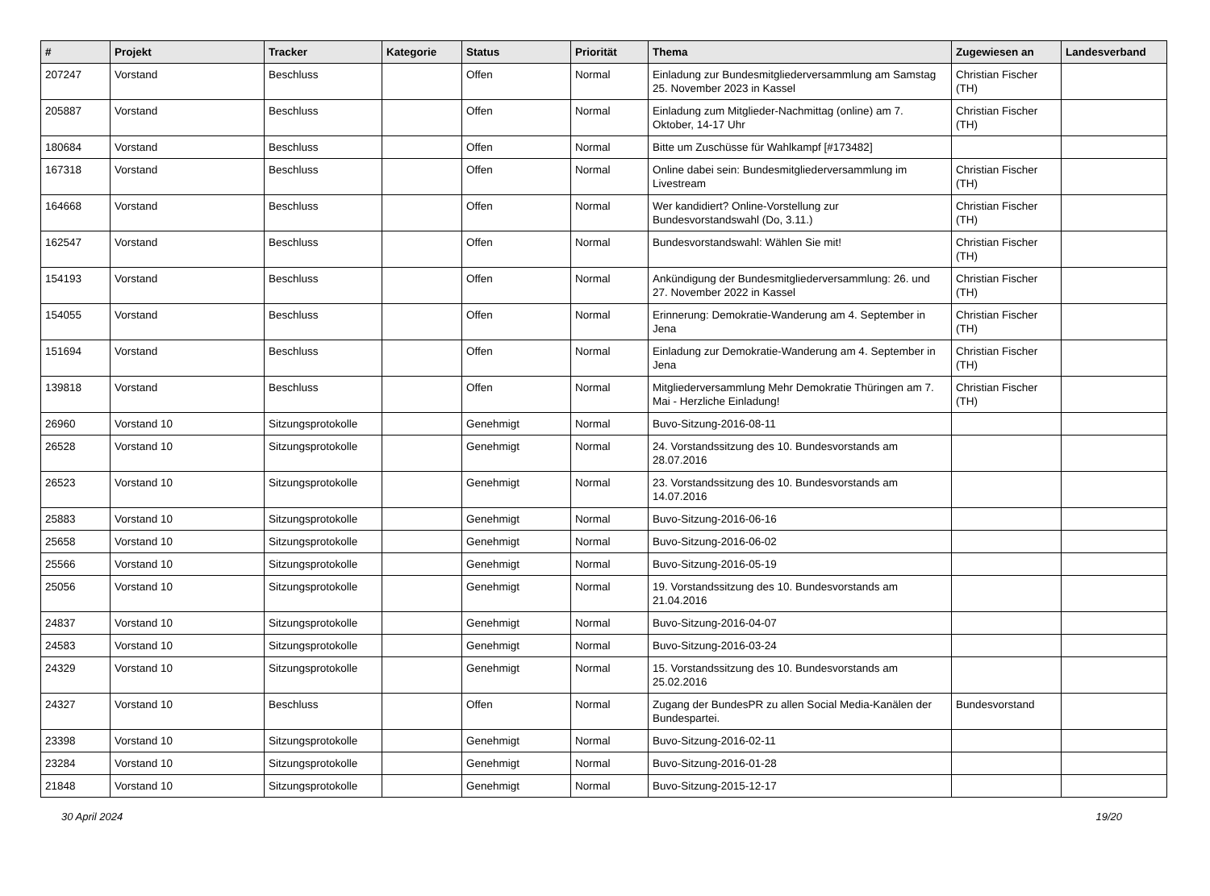| # | Projekt | Tracker | Kategorie | Status | Priorität | Thema | Zugewiesen an | Landesverband |
| --- | --- | --- | --- | --- | --- | --- | --- | --- |
| 207247 | Vorstand | Beschluss | | Offen | Normal | Einladung zur Bundesmitgliederversammlung am Samstag 25. November 2023 in Kassel | Christian Fischer (TH) | |
| 205887 | Vorstand | Beschluss | | Offen | Normal | Einladung zum Mitglieder-Nachmittag (online) am 7. Oktober, 14-17 Uhr | Christian Fischer (TH) | |
| 180684 | Vorstand | Beschluss | | Offen | Normal | Bitte um Zuschüsse für Wahlkampf [#173482] | | |
| 167318 | Vorstand | Beschluss | | Offen | Normal | Online dabei sein: Bundesmitgliederversammlung im Livestream | Christian Fischer (TH) | |
| 164668 | Vorstand | Beschluss | | Offen | Normal | Wer kandidiert? Online-Vorstellung zur Bundesvorstandswahl (Do, 3.11.) | Christian Fischer (TH) | |
| 162547 | Vorstand | Beschluss | | Offen | Normal | Bundesvorstandswahl: Wählen Sie mit! | Christian Fischer (TH) | |
| 154193 | Vorstand | Beschluss | | Offen | Normal | Ankündigung der Bundesmitgliederversammlung: 26. und 27. November 2022 in Kassel | Christian Fischer (TH) | |
| 154055 | Vorstand | Beschluss | | Offen | Normal | Erinnerung: Demokratie-Wanderung am 4. September in Jena | Christian Fischer (TH) | |
| 151694 | Vorstand | Beschluss | | Offen | Normal | Einladung zur Demokratie-Wanderung am 4. September in Jena | Christian Fischer (TH) | |
| 139818 | Vorstand | Beschluss | | Offen | Normal | Mitgliederversammlung Mehr Demokratie Thüringen am 7. Mai - Herzliche Einladung! | Christian Fischer (TH) | |
| 26960 | Vorstand 10 | Sitzungsprotokolle | | Genehmigt | Normal | Buvo-Sitzung-2016-08-11 | | |
| 26528 | Vorstand 10 | Sitzungsprotokolle | | Genehmigt | Normal | 24. Vorstandssitzung des 10. Bundesvorstands am 28.07.2016 | | |
| 26523 | Vorstand 10 | Sitzungsprotokolle | | Genehmigt | Normal | 23. Vorstandssitzung des 10. Bundesvorstands am 14.07.2016 | | |
| 25883 | Vorstand 10 | Sitzungsprotokolle | | Genehmigt | Normal | Buvo-Sitzung-2016-06-16 | | |
| 25658 | Vorstand 10 | Sitzungsprotokolle | | Genehmigt | Normal | Buvo-Sitzung-2016-06-02 | | |
| 25566 | Vorstand 10 | Sitzungsprotokolle | | Genehmigt | Normal | Buvo-Sitzung-2016-05-19 | | |
| 25056 | Vorstand 10 | Sitzungsprotokolle | | Genehmigt | Normal | 19. Vorstandssitzung des 10. Bundesvorstands am 21.04.2016 | | |
| 24837 | Vorstand 10 | Sitzungsprotokolle | | Genehmigt | Normal | Buvo-Sitzung-2016-04-07 | | |
| 24583 | Vorstand 10 | Sitzungsprotokolle | | Genehmigt | Normal | Buvo-Sitzung-2016-03-24 | | |
| 24329 | Vorstand 10 | Sitzungsprotokolle | | Genehmigt | Normal | 15. Vorstandssitzung des 10. Bundesvorstands am 25.02.2016 | | |
| 24327 | Vorstand 10 | Beschluss | | Offen | Normal | Zugang der BundesPR zu allen Social Media-Kanälen der Bundespartei. | Bundesvorstand | |
| 23398 | Vorstand 10 | Sitzungsprotokolle | | Genehmigt | Normal | Buvo-Sitzung-2016-02-11 | | |
| 23284 | Vorstand 10 | Sitzungsprotokolle | | Genehmigt | Normal | Buvo-Sitzung-2016-01-28 | | |
| 21848 | Vorstand 10 | Sitzungsprotokolle | | Genehmigt | Normal | Buvo-Sitzung-2015-12-17 | | |
30 April 2024 19/20